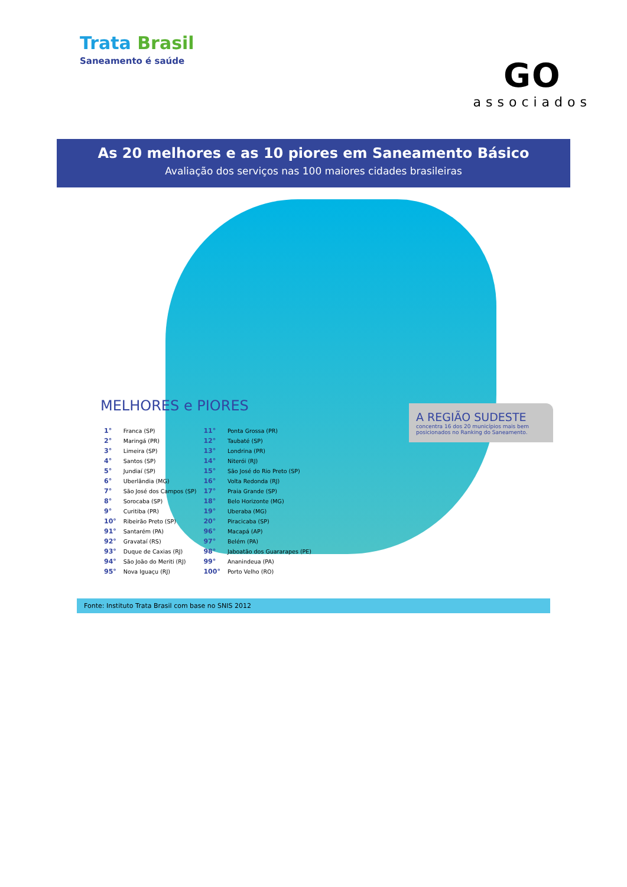Trata Brasil
Saneamento é saúde
GO
associados
As 20 melhores e as 10 piores em Saneamento Básico
Avaliação dos serviços nas 100 maiores cidades brasileiras
MELHORES e PIORES
| 1° | Franca (SP) | 11° | Ponta Grossa (PR) |
| 2° | Maringá (PR) | 12° | Taubaté (SP) |
| 3° | Limeira (SP) | 13° | Londrina (PR) |
| 4° | Santos (SP) | 14° | Niterói (RJ) |
| 5° | Jundiaí (SP) | 15° | São José do Rio Preto (SP) |
| 6° | Uberlândia (MG) | 16° | Volta Redonda (RJ) |
| 7° | São José dos Campos (SP) | 17° | Praia Grande (SP) |
| 8° | Sorocaba (SP) | 18° | Belo Horizonte (MG) |
| 9° | Curitiba (PR) | 19° | Uberaba (MG) |
| 10° | Ribeirão Preto (SP) | 20° | Piracicaba (SP) |
| 91° | Santarém (PA) | 96° | Macapá (AP) |
| 92° | Gravataí (RS) | 97° | Belém (PA) |
| 93° | Duque de Caxias (RJ) | 98° | Jaboatão dos Guararapes (PE) |
| 94° | São João do Meriti (RJ) | 99° | Ananindeua (PA) |
| 95° | Nova Iguaçu (RJ) | 100° | Porto Velho (RO) |
A REGIÃO SUDESTE
concentra 16 dos 20 municípios mais bem posicionados no Ranking do Saneamento.
Fonte: Instituto Trata Brasil com base no SNIS 2012